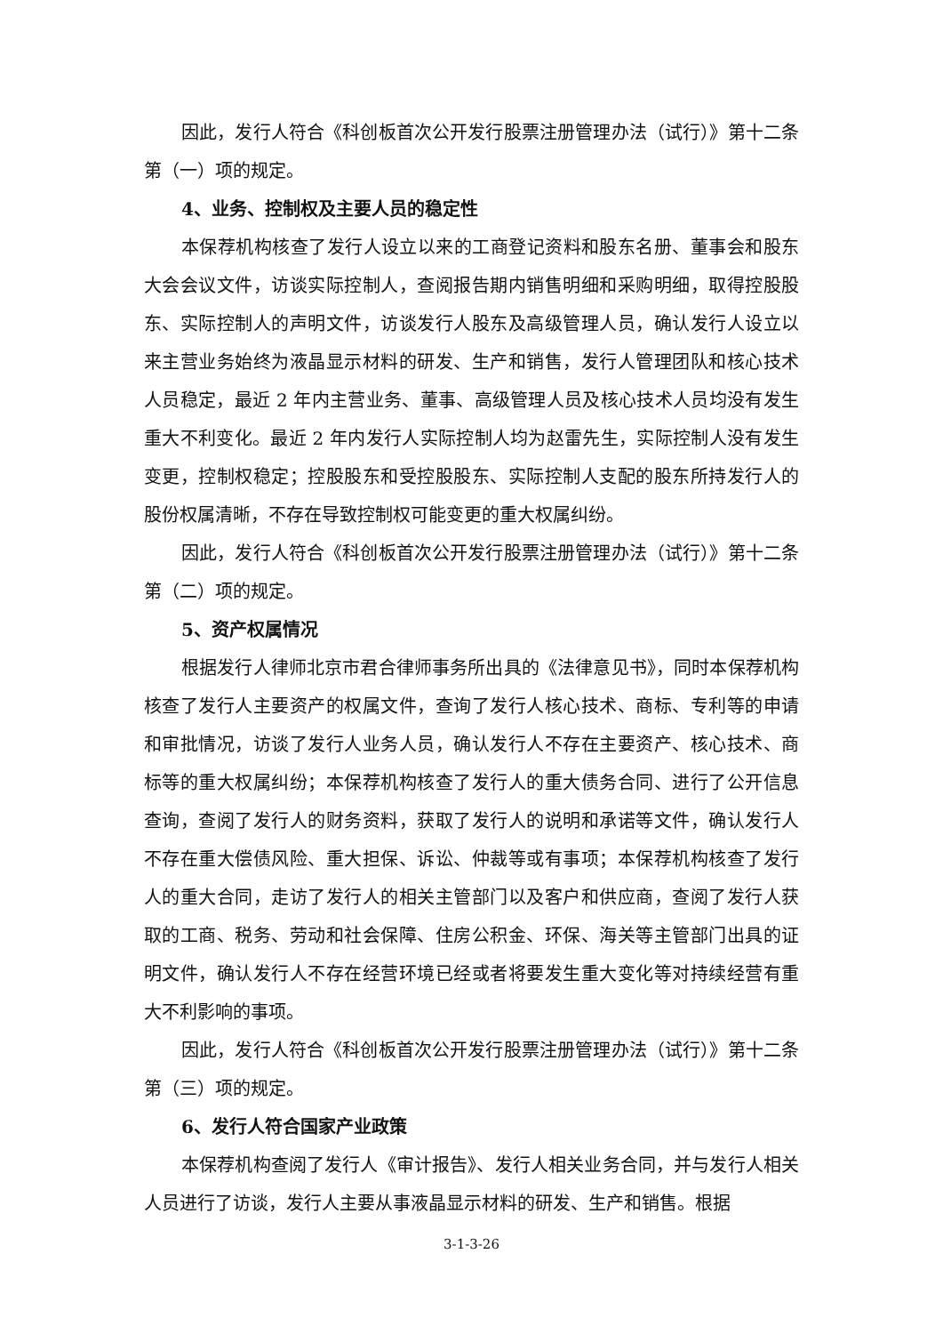因此，发行人符合《科创板首次公开发行股票注册管理办法（试行）》第十二条第（一）项的规定。
4、业务、控制权及主要人员的稳定性
本保荐机构核查了发行人设立以来的工商登记资料和股东名册、董事会和股东大会会议文件，访谈实际控制人，查阅报告期内销售明细和采购明细，取得控股股东、实际控制人的声明文件，访谈发行人股东及高级管理人员，确认发行人设立以来主营业务始终为液晶显示材料的研发、生产和销售，发行人管理团队和核心技术人员稳定，最近 2 年内主营业务、董事、高级管理人员及核心技术人员均没有发生重大不利变化。最近 2 年内发行人实际控制人均为赵雷先生，实际控制人没有发生变更，控制权稳定；控股股东和受控股股东、实际控制人支配的股东所持发行人的股份权属清晰，不存在导致控制权可能变更的重大权属纠纷。
因此，发行人符合《科创板首次公开发行股票注册管理办法（试行）》第十二条第（二）项的规定。
5、资产权属情况
根据发行人律师北京市君合律师事务所出具的《法律意见书》，同时本保荐机构核查了发行人主要资产的权属文件，查询了发行人核心技术、商标、专利等的申请和审批情况，访谈了发行人业务人员，确认发行人不存在主要资产、核心技术、商标等的重大权属纠纷；本保荐机构核查了发行人的重大债务合同、进行了公开信息查询，查阅了发行人的财务资料，获取了发行人的说明和承诺等文件，确认发行人不存在重大偿债风险、重大担保、诉讼、仲裁等或有事项；本保荐机构核查了发行人的重大合同，走访了发行人的相关主管部门以及客户和供应商，查阅了发行人获取的工商、税务、劳动和社会保障、住房公积金、环保、海关等主管部门出具的证明文件，确认发行人不存在经营环境已经或者将要发生重大变化等对持续经营有重大不利影响的事项。
因此，发行人符合《科创板首次公开发行股票注册管理办法（试行）》第十二条第（三）项的规定。
6、发行人符合国家产业政策
本保荐机构查阅了发行人《审计报告》、发行人相关业务合同，并与发行人相关人员进行了访谈，发行人主要从事液晶显示材料的研发、生产和销售。根据
3-1-3-26